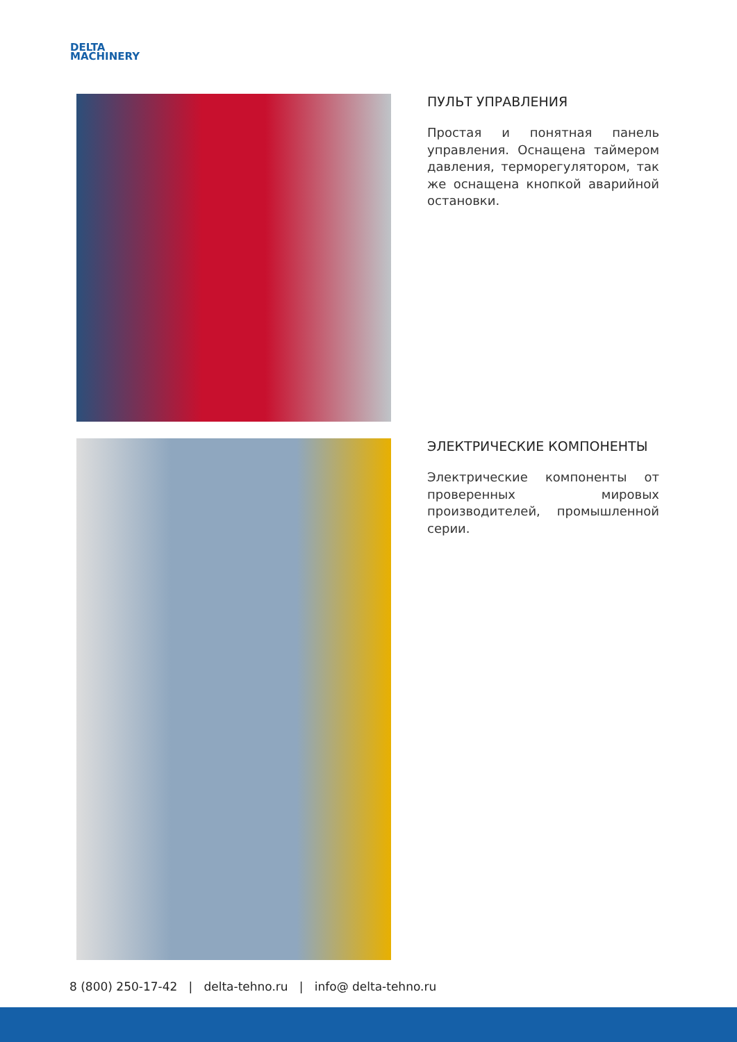DELTA
MACHINERY
ПУЛЬТ УПРАВЛЕНИЯ
Простая и понятная панель управления. Оснащена таймером давления, терморегулятором, так же оснащена кнопкой аварийной остановки.
ЭЛЕКТРИЧЕСКИЕ КОМПОНЕНТЫ
Электрические компоненты от проверенных мировых производителей, промышленной серии.
8 (800) 250-17-42 | delta-tehno.ru | info@ delta-tehno.ru